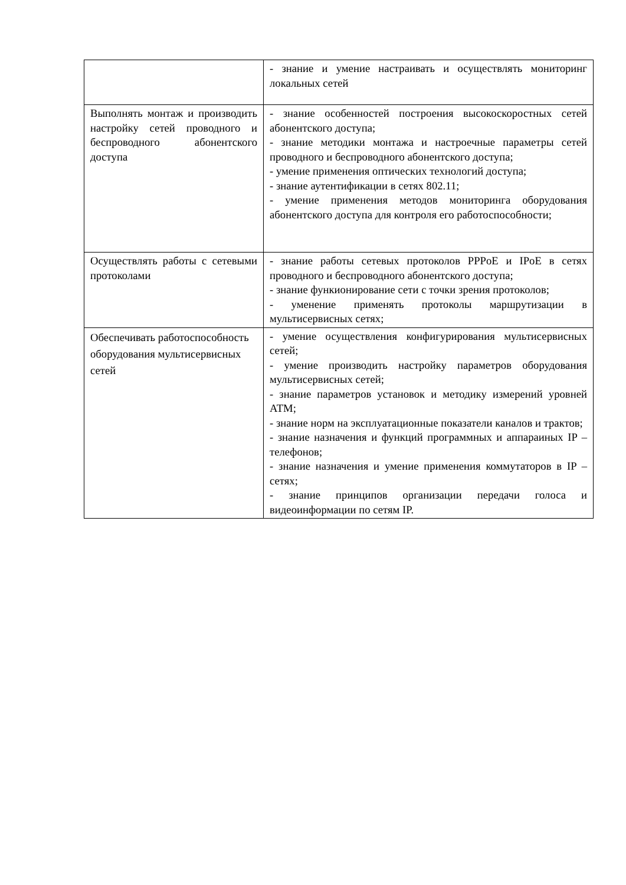| | - знание и умение настраивать и осуществлять мониторинг локальных сетей |
| Выполнять монтаж и производить настройку сетей проводного и беспроводного абонентского доступа | - знание особенностей построения высокоскоростных сетей абонентского доступа; - знание методики монтажа и настроечные параметры сетей проводного и беспроводного абонентского доступа; - умение применения оптических технологий доступа; - знание аутентификации в сетях 802.11; - умение применения методов мониторинга оборудования абонентского доступа для контроля его работоспособности; |
| Осуществлять работы с сетевыми протоколами | - знание работы сетевых протоколов PPPoE и IPoE в сетях проводного и беспроводного абонентского доступа; - знание функионирование сети с точки зрения протоколов; - уменение применять протоколы маршрутизации в мультисервисных сетях; |
| Обеспечивать работоспособность оборудования мультисервисных сетей | - умение осуществления конфигурирования мультисервисных сетей; - умение производить настройку параметров оборудования мультисервисных сетей; - знание параметров установок и методику измерений уровней АТМ; - знание норм на эксплуатационные показатели каналов и трактов; - знание назначения и функций программных и аппараиных IP – телефонов; - знание назначения и умение применения коммутаторов в IP – сетях; - знание принципов организации передачи голоса и видеоинформации по сетям IP. |